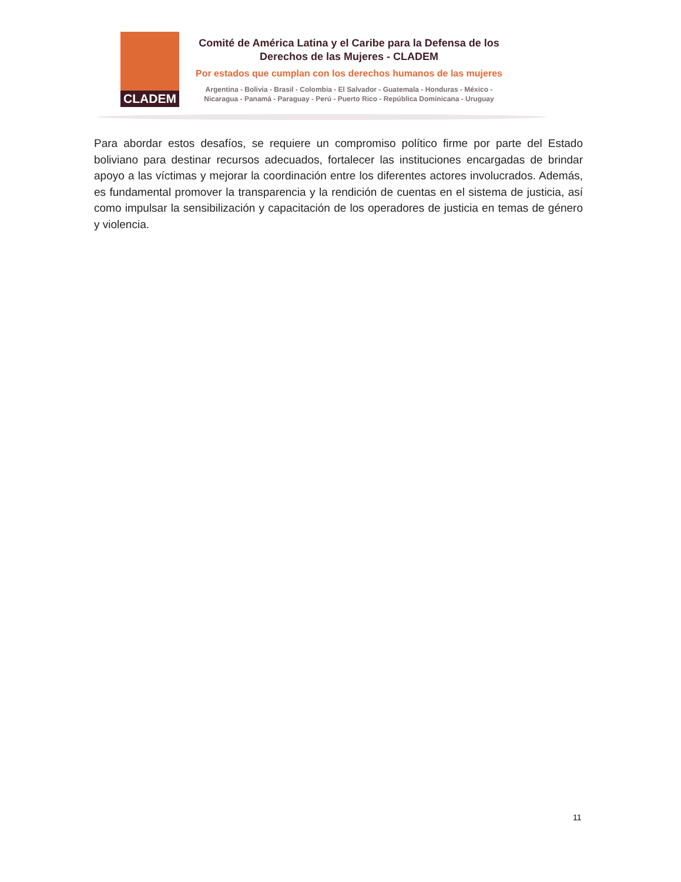CLADEM
Comité de América Latina y el Caribe para la Defensa de los
Derechos de las Mujeres - CLADEM
Por estados que cumplan con los derechos humanos de las mujeres
Argentina - Bolivia - Brasil - Colombia - El Salvador - Guatemala - Honduras - México -
Nicaragua - Panamá - Paraguay - Perú - Puerto Rico - República Dominicana - Uruguay
Para abordar estos desafíos, se requiere un compromiso político firme por parte del Estado boliviano para destinar recursos adecuados, fortalecer las instituciones encargadas de brindar apoyo a las víctimas y mejorar la coordinación entre los diferentes actores involucrados. Además, es fundamental promover la transparencia y la rendición de cuentas en el sistema de justicia, así como impulsar la sensibilización y capacitación de los operadores de justicia en temas de género y violencia.
11